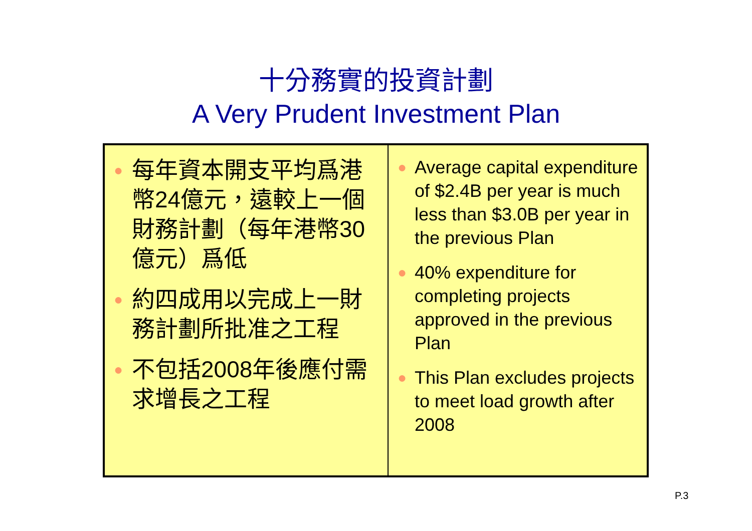十分務實的投資計劃
A Very Prudent Investment Plan
| ● 每年資本開支平均爲港幣24億元，遠較上一個財務計劃（每年港幣30億元）爲低 ● 約四成用以完成上一財務計劃所批准之工程 ● 不包括2008年後應付需求增長之工程 | ● Average capital expenditure of $2.4B per year is much less than $3.0B per year in the previous Plan ● 40% expenditure for completing projects approved in the previous Plan ● This Plan excludes projects to meet load growth after 2008 |
P.3